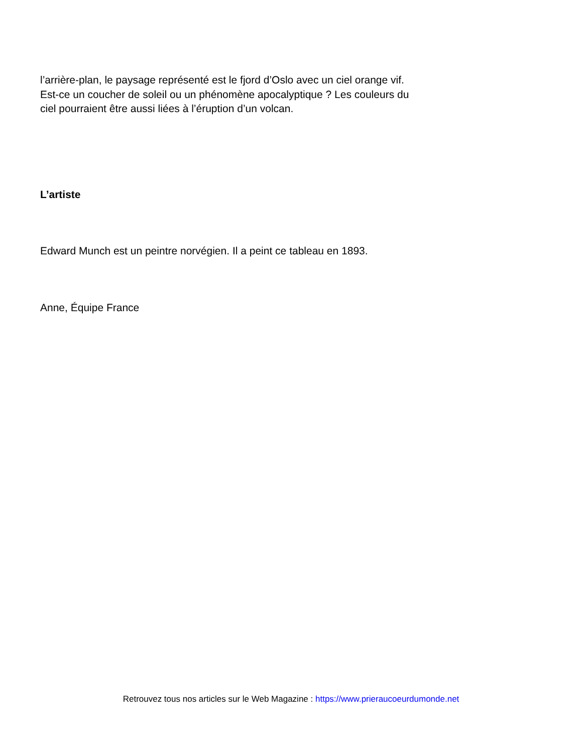l’arrière-plan, le paysage représenté est le fjord d’Oslo avec un ciel orange vif. Est-ce un coucher de soleil ou un phénomène apocalyptique ? Les couleurs du ciel pourraient être aussi liées à l’éruption d’un volcan.
L’artiste
Edward Munch est un peintre norvégien. Il a peint ce tableau en 1893.
Anne, Équipe France
Retrouvez tous nos articles sur le Web Magazine : https://www.prieraucoeurdumonde.net